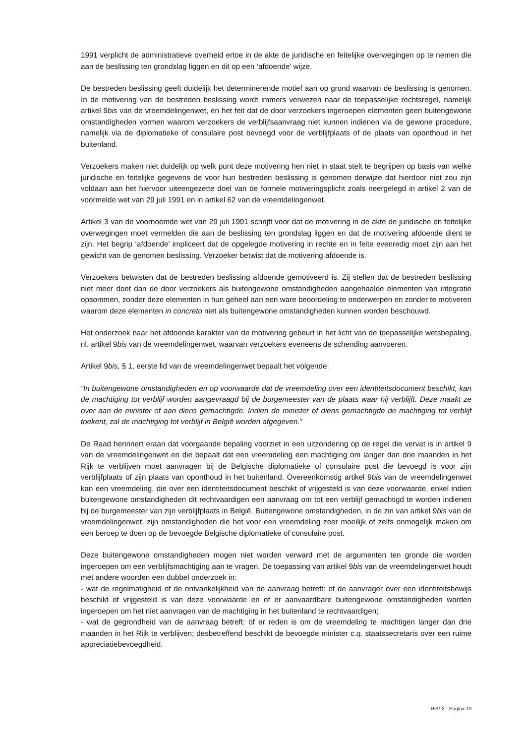1991 verplicht de administratieve overheid ertoe in de akte de juridische en feitelijke overwegingen op te nemen die aan de beslissing ten grondslag liggen en dit op een ‘afdoende’ wijze.
De bestreden beslissing geeft duidelijk het determinerende motief aan op grond waarvan de beslissing is genomen. In de motivering van de bestreden beslissing wordt immers verwezen naar de toepasselijke rechtsregel, namelijk artikel 9bis van de vreemdelingenwet, en het feit dat de door verzoekers ingeroepen elementen geen buitengewone omstandigheden vormen waarom verzoekers de verblijfsaanvraag niet kunnen indienen via de gewone procedure, namelijk via de diplomatieke of consulaire post bevoegd voor de verblijfplaats of de plaats van oponthoud in het buitenland.
Verzoekers maken niet duidelijk op welk punt deze motivering hen niet in staat stelt te begrijpen op basis van welke juridische en feitelijke gegevens de voor hun bestreden beslissing is genomen derwijze dat hierdoor niet zou zijn voldaan aan het hiervoor uiteengezette doel van de formele motiveringsplicht zoals neergelegd in artikel 2 van de voormelde wet van 29 juli 1991 en in artikel 62 van de vreemdelingenwet.
Artikel 3 van de voornoemde wet van 29 juli 1991 schrijft voor dat de motivering in de akte de juridische en feitelijke overwegingen moet vermelden die aan de beslissing ten grondslag liggen en dat de motivering afdoende dient te zijn. Het begrip ‘afdoende’ impliceert dat de opgelegde motivering in rechte en in feite evenredig moet zijn aan het gewicht van de genomen beslissing. Verzoeker betwist dat de motivering afdoende is.
Verzoekers betwisten dat de bestreden beslissing afdoende gemotiveerd is. Zij stellen dat de bestreden beslissing niet meer doet dan de door verzoekers als buitengewone omstandigheden aangehaalde elementen van integratie opsommen, zonder deze elementen in hun geheel aan een ware beoordeling te onderwerpen en zonder te motiveren waarom deze elementen in concreto niet als buitengewone omstandigheden kunnen worden beschouwd.
Het onderzoek naar het afdoende karakter van de motivering gebeurt in het licht van de toepasselijke wetsbepaling, nl. artikel 9bis van de vreemdelingenwet, waarvan verzoekers eveneens de schending aanvoeren.
Artikel 9bis, § 1, eerste lid van de vreemdelingenwet bepaalt het volgende:
“In buitengewone omstandigheden en op voorwaarde dat de vreemdeling over een identiteitsdocument beschikt, kan de machtiging tot verblijf worden aangevraagd bij de burgemeester van de plaats waar hij verblijft. Deze maakt ze over aan de minister of aan diens gemachtigde. Indien de minister of diens gemachtigde de machtiging tot verblijf toekent, zal de machtiging tot verblijf in België worden afgegeven.”
De Raad herinnert eraan dat voorgaande bepaling voorziet in een uitzondering op de regel die vervat is in artikel 9 van de vreemdelingenwet en die bepaalt dat een vreemdeling een machtiging om langer dan drie maanden in het Rijk te verblijven moet aanvragen bij de Belgische diplomatieke of consulaire post die bevoegd is voor zijn verblijfplaats of zijn plaats van oponthoud in het buitenland. Overeenkomstig artikel 9bis van de vreemdelingenwet kan een vreemdeling, die over een identiteitsdocument beschikt of vrijgesteld is van deze voorwaarde, enkel indien buitengewone omstandigheden dit rechtvaardigen een aanvraag om tot een verblijf gemachtigd te worden indienen bij de burgemeester van zijn verblijfplaats in België. Buitengewone omstandigheden, in de zin van artikel 9bis van de vreemdelingenwet, zijn omstandigheden die het voor een vreemdeling zeer moeilijk of zelfs onmogelijk maken om een beroep te doen op de bevoegde Belgische diplomatieke of consulaire post.
Deze buitengewone omstandigheden mogen niet worden verward met de argumenten ten gronde die worden ingeroepen om een verblijfsmachtiging aan te vragen. De toepassing van artikel 9bis van de vreemdelingenwet houdt met andere woorden een dubbel onderzoek in:
- wat de regelmatigheid of de ontvankelijkheid van de aanvraag betreft: of de aanvrager over een identiteitsbewijs beschikt of vrijgesteld is van deze voorwaarde en of er aanvaardbare buitengewone omstandigheden worden ingeroepen om het niet aanvragen van de machtiging in het buitenland te rechtvaardigen;
- wat de gegrondheid van de aanvraag betreft: of er reden is om de vreemdeling te machtigen langer dan drie maanden in het Rijk te verblijven; desbetreffend beschikt de bevoegde minister c.q. staatssecretaris over een ruime appreciatiebevoegdheid.
RvV X - Pagina 10